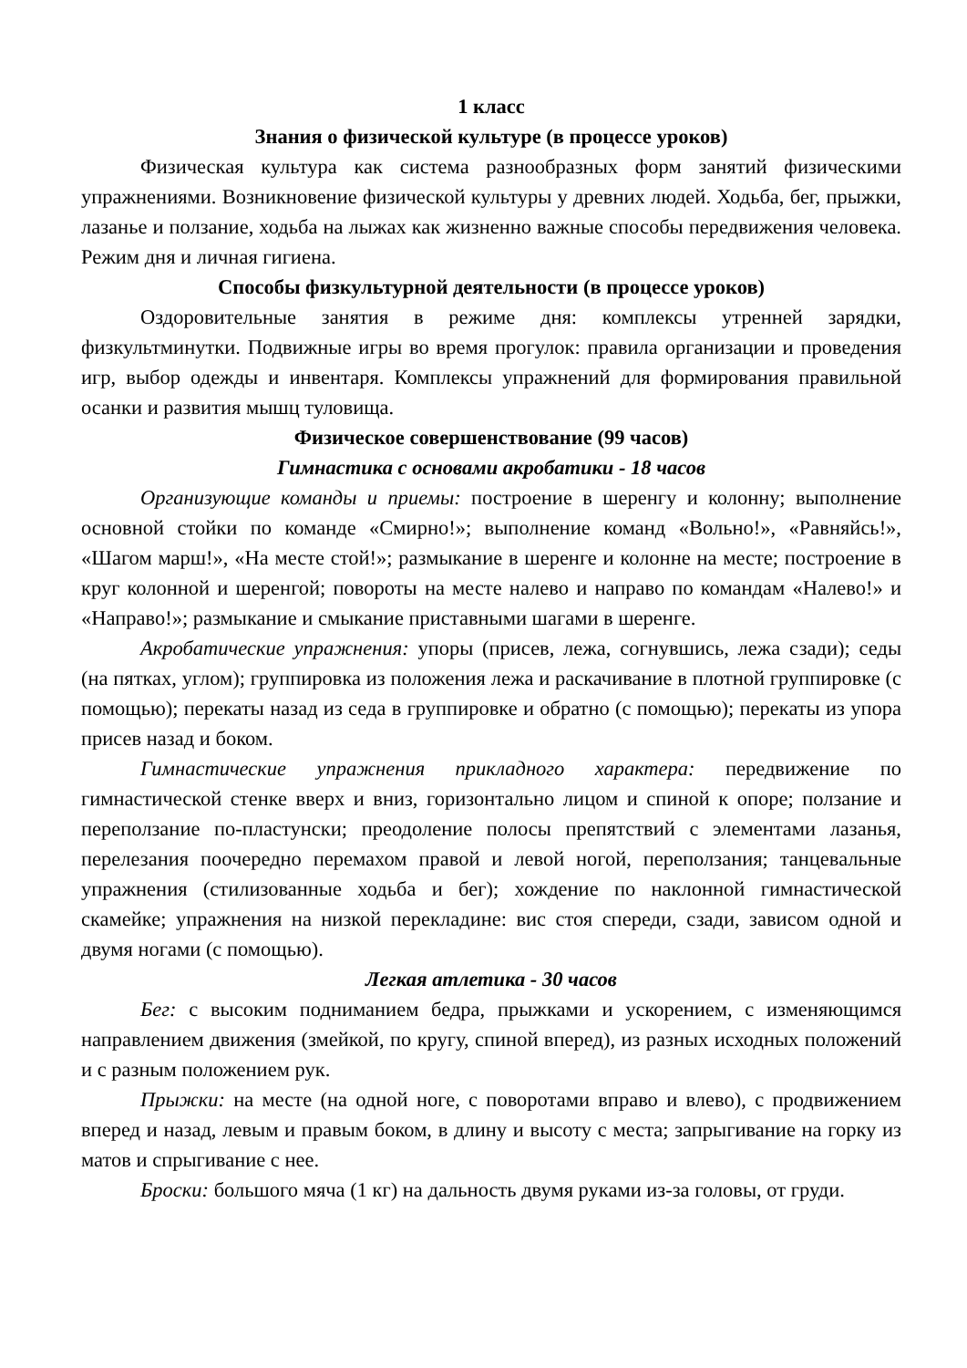1 класс
Знания о физической культуре (в процессе уроков)
Физическая культура как система разнообразных форм занятий физическими упражнениями. Возникновение физической культуры у древних людей. Ходьба, бег, прыжки, лазанье и ползание, ходьба на лыжах как жизненно важные способы передвижения человека. Режим дня и личная гигиена.
Способы физкультурной деятельности (в процессе уроков)
Оздоровительные занятия в режиме дня: комплексы утренней зарядки, физкультминутки. Подвижные игры во время прогулок: правила организации и проведения игр, выбор одежды и инвентаря. Комплексы упражнений для формирования правильной осанки и развития мышц туловища.
Физическое совершенствование (99 часов)
Гимнастика с основами акробатики - 18 часов
Организующие команды и приемы: построение в шеренгу и колонну; выполнение основной стойки по команде «Смирно!»; выполнение команд «Вольно!», «Равняйсь!», «Шагом марш!», «На месте стой!»; размыкание в шеренге и колонне на месте; построение в круг колонной и шеренгой; повороты на месте налево и направо по командам «Налево!» и «Направо!»; размыкание и смыкание приставными шагами в шеренге.
Акробатические упражнения: упоры (присев, лежа, согнувшись, лежа сзади); седы (на пятках, углом); группировка из положения лежа и раскачивание в плотной группировке (с помощью); перекаты назад из седа в группировке и обратно (с помощью); перекаты из упора присев назад и боком.
Гимнастические упражнения прикладного характера: передвижение по гимнастической стенке вверх и вниз, горизонтально лицом и спиной к опоре; ползание и переползание по-пластунски; преодоление полосы препятствий с элементами лазанья, перелезания поочередно перемахом правой и левой ногой, переползания; танцевальные упражнения (стилизованные ходьба и бег); хождение по наклонной гимнастической скамейке; упражнения на низкой перекладине: вис стоя спереди, сзади, зависом одной и двумя ногами (с помощью).
Легкая атлетика - 30 часов
Бег: с высоким подниманием бедра, прыжками и ускорением, с изменяющимся направлением движения (змейкой, по кругу, спиной вперед), из разных исходных положений и с разным положением рук.
Прыжки: на месте (на одной ноге, с поворотами вправо и влево), с продвижением вперед и назад, левым и правым боком, в длину и высоту с места; запрыгивание на горку из матов и спрыгивание с нее.
Броски: большого мяча (1 кг) на дальность двумя руками из-за головы, от груди.